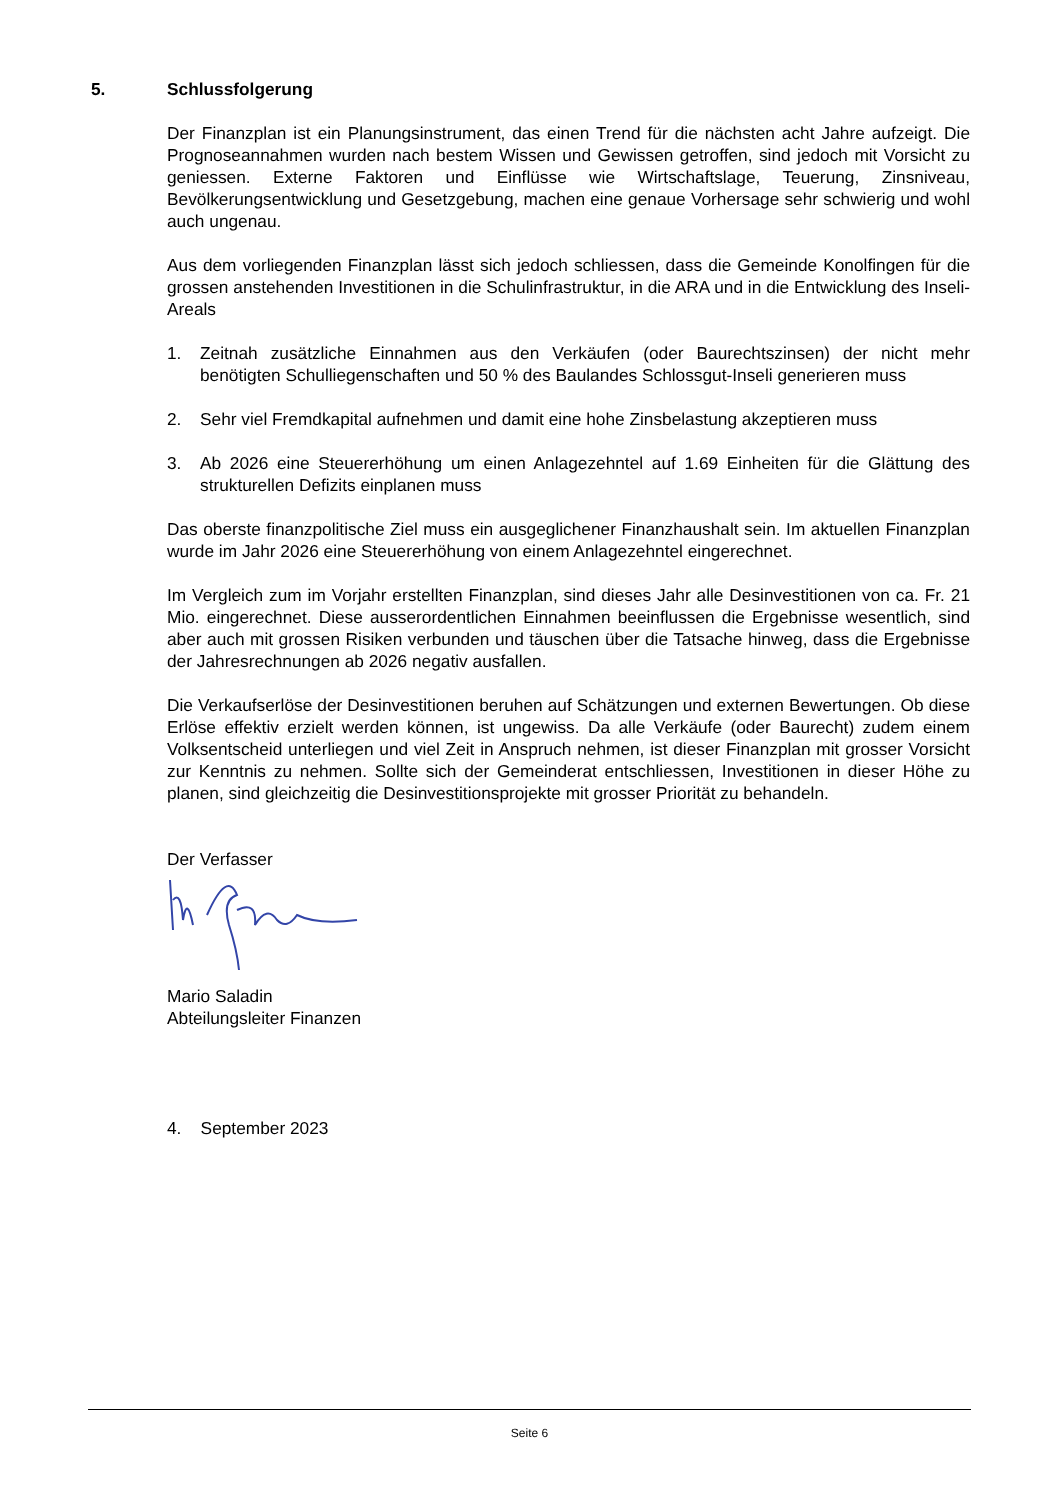5. Schlussfolgerung
Der Finanzplan ist ein Planungsinstrument, das einen Trend für die nächsten acht Jahre aufzeigt. Die Prognoseannahmen wurden nach bestem Wissen und Gewissen getroffen, sind jedoch mit Vorsicht zu geniessen. Externe Faktoren und Einflüsse wie Wirtschaftslage, Teuerung, Zinsniveau, Bevölkerungsentwicklung und Gesetzgebung, machen eine genaue Vorhersage sehr schwierig und wohl auch ungenau.
Aus dem vorliegenden Finanzplan lässt sich jedoch schliessen, dass die Gemeinde Konolfingen für die grossen anstehenden Investitionen in die Schulinfrastruktur, in die ARA und in die Entwicklung des Inseli-Areals
1. Zeitnah zusätzliche Einnahmen aus den Verkäufen (oder Baurechtszinsen) der nicht mehr benötigten Schulliegenschaften und 50 % des Baulandes Schlossgut-Inseli generieren muss
2. Sehr viel Fremdkapital aufnehmen und damit eine hohe Zinsbelastung akzeptieren muss
3. Ab 2026 eine Steuererhöhung um einen Anlagezehntel auf 1.69 Einheiten für die Glättung des strukturellen Defizits einplanen muss
Das oberste finanzpolitische Ziel muss ein ausgeglichener Finanzhaushalt sein. Im aktuellen Finanzplan wurde im Jahr 2026 eine Steuererhöhung von einem Anlagezehntel eingerechnet.
Im Vergleich zum im Vorjahr erstellten Finanzplan, sind dieses Jahr alle Desinvestitionen von ca. Fr. 21 Mio. eingerechnet. Diese ausserordentlichen Einnahmen beeinflussen die Ergebnisse wesentlich, sind aber auch mit grossen Risiken verbunden und täuschen über die Tatsache hinweg, dass die Ergebnisse der Jahresrechnungen ab 2026 negativ ausfallen.
Die Verkaufserlöse der Desinvestitionen beruhen auf Schätzungen und externen Bewertungen. Ob diese Erlöse effektiv erzielt werden können, ist ungewiss. Da alle Verkäufe (oder Baurecht) zudem einem Volksentscheid unterliegen und viel Zeit in Anspruch nehmen, ist dieser Finanzplan mit grosser Vorsicht zur Kenntnis zu nehmen. Sollte sich der Gemeinderat entschliessen, Investitionen in dieser Höhe zu planen, sind gleichzeitig die Desinvestitionsprojekte mit grosser Priorität zu behandeln.
Der Verfasser
Mario Saladin
Abteilungsleiter Finanzen
4. September 2023
Seite 6